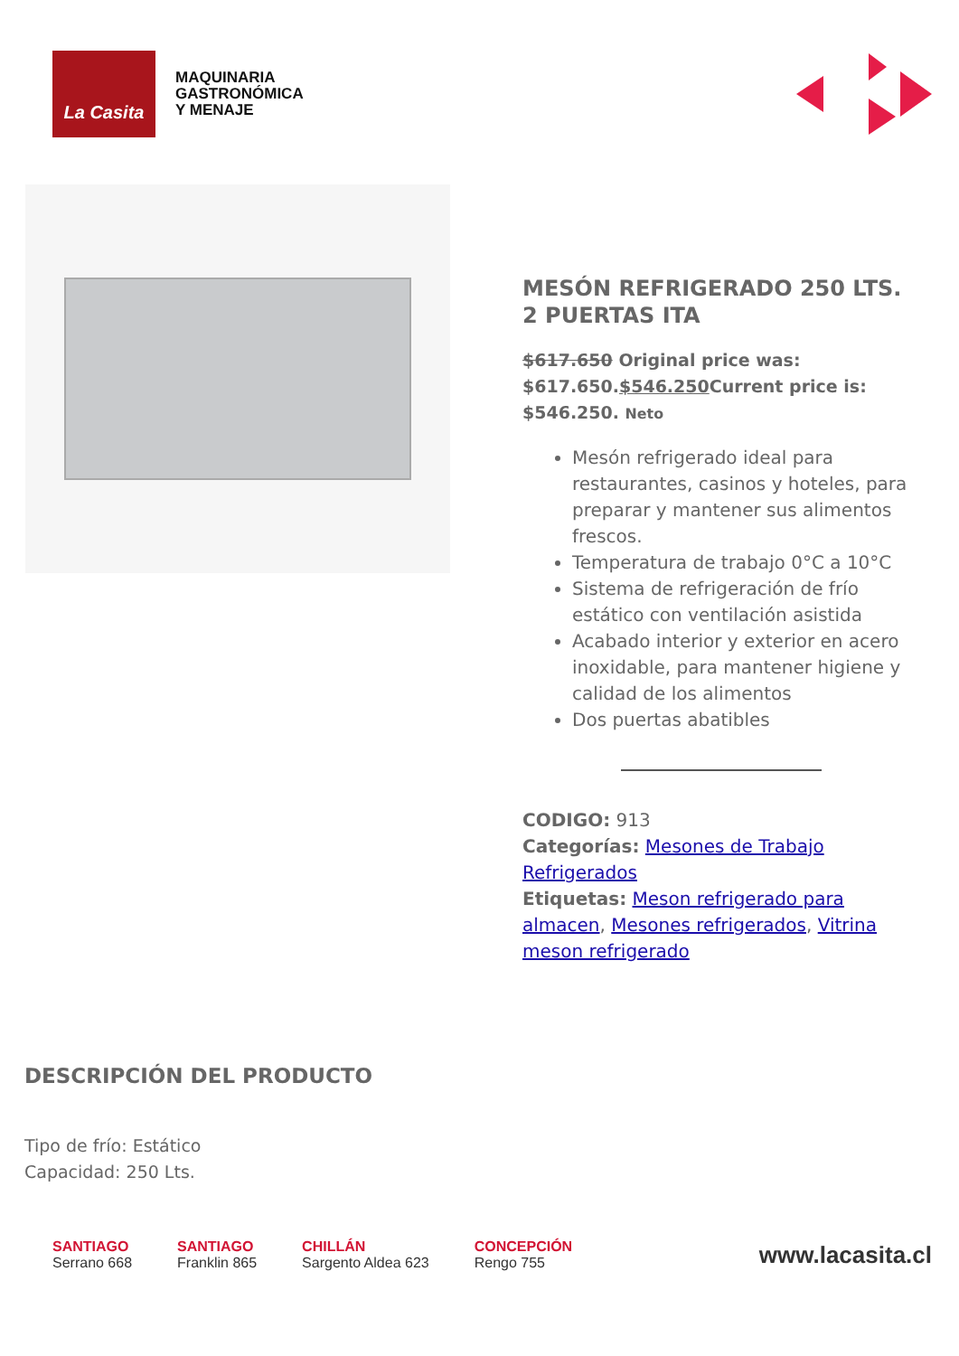La Casita
MAQUINARIA
GASTRONÓMICA
Y MENAJE
MESÓN REFRIGERADO 250 LTS. 2 PUERTAS ITA
$617.650 Original price was: $617.650.$546.250 Current price is: $546.250. Neto
Mesón refrigerado ideal para restaurantes, casinos y hoteles, para preparar y mantener sus alimentos frescos.
Temperatura de trabajo 0°C a 10°C
Sistema de refrigeración de frío estático con ventilación asistida
Acabado interior y exterior en acero inoxidable, para mantener higiene y calidad de los alimentos
Dos puertas abatibles
CODIGO: 913
Categorías: Mesones de Trabajo Refrigerados
Etiquetas: Meson refrigerado para almacen, Mesones refrigerados, Vitrina meson refrigerado
DESCRIPCIÓN DEL PRODUCTO
Tipo de frío: Estático
Capacidad: 250 Lts.
SANTIAGO
Serrano 668
SANTIAGO
Franklin 865
CHILLÁN
Sargento Aldea 623
CONCEPCIÓN
Rengo 755
www.lacasita.cl